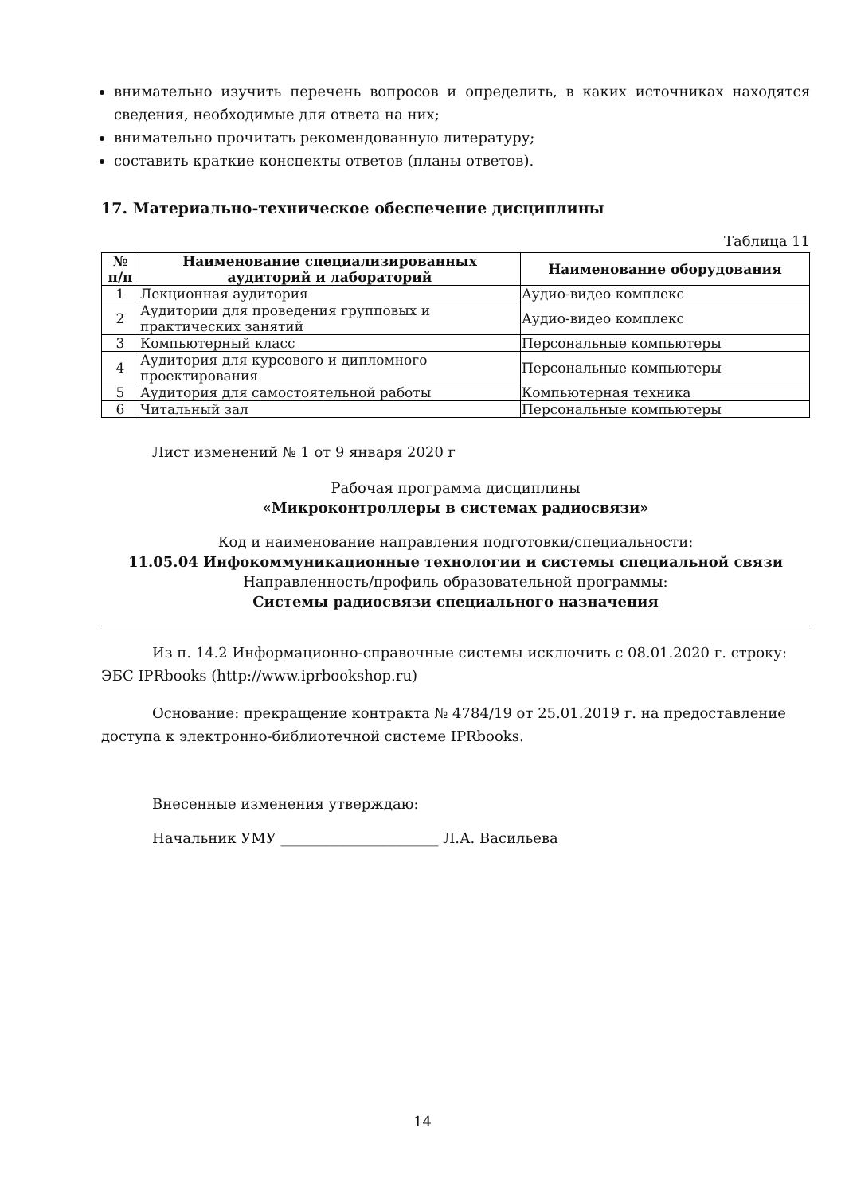внимательно изучить перечень вопросов и определить, в каких источниках находятся сведения, необходимые для ответа на них;
внимательно прочитать рекомендованную литературу;
составить краткие конспекты ответов (планы ответов).
17. Материально-техническое обеспечение дисциплины
Таблица 11
| № п/п | Наименование специализированных аудиторий и лабораторий | Наименование оборудования |
| --- | --- | --- |
| 1 | Лекционная аудитория | Аудио-видео комплекс |
| 2 | Аудитории для проведения групповых и практических занятий | Аудио-видео комплекс |
| 3 | Компьютерный класс | Персональные компьютеры |
| 4 | Аудитория для курсового и дипломного проектирования | Персональные компьютеры |
| 5 | Аудитория для самостоятельной работы | Компьютерная техника |
| 6 | Читальный зал | Персональные компьютеры |
Лист изменений № 1 от 9 января 2020 г
Рабочая программа дисциплины
«Микроконтроллеры в системах радиосвязи»
Код и наименование направления подготовки/специальности:
11.05.04 Инфокоммуникационные технологии и системы специальной связи
Направленность/профиль образовательной программы:
Системы радиосвязи специального назначения
Из п. 14.2 Информационно-справочные системы исключить с 08.01.2020 г. строку: ЭБС IPRbooks (http://www.iprbookshop.ru)
Основание: прекращение контракта № 4784/19 от 25.01.2019 г. на предоставление доступа к электронно-библиотечной системе IPRbooks.
Внесенные изменения утверждаю:
Начальник УМУ ______________________ Л.А. Васильева
14